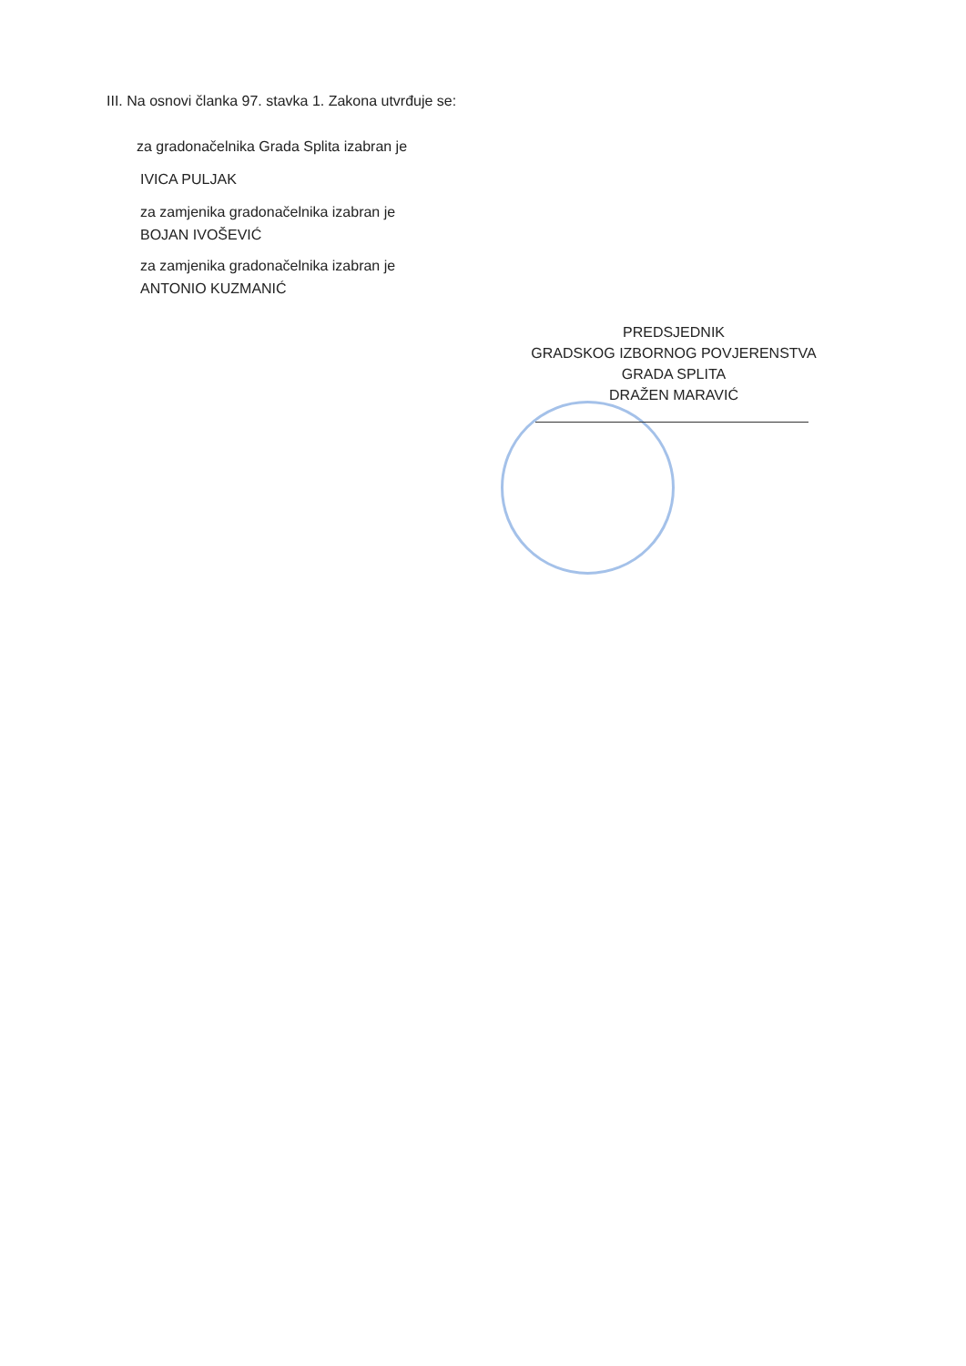III. Na osnovi članka 97. stavka 1. Zakona utvrđuje se:
za gradonačelnika Grada Splita izabran je
IVICA PULJAK
za zamjenika gradonačelnika izabran je
BOJAN IVOŠEVIĆ
za zamjenika gradonačelnika izabran je
ANTONIO KUZMANIĆ
PREDSJEDNIK
GRADSKOG IZBORNOG POVJERENSTVA
GRADA SPLITA
DRAŽEN MARAVIĆ